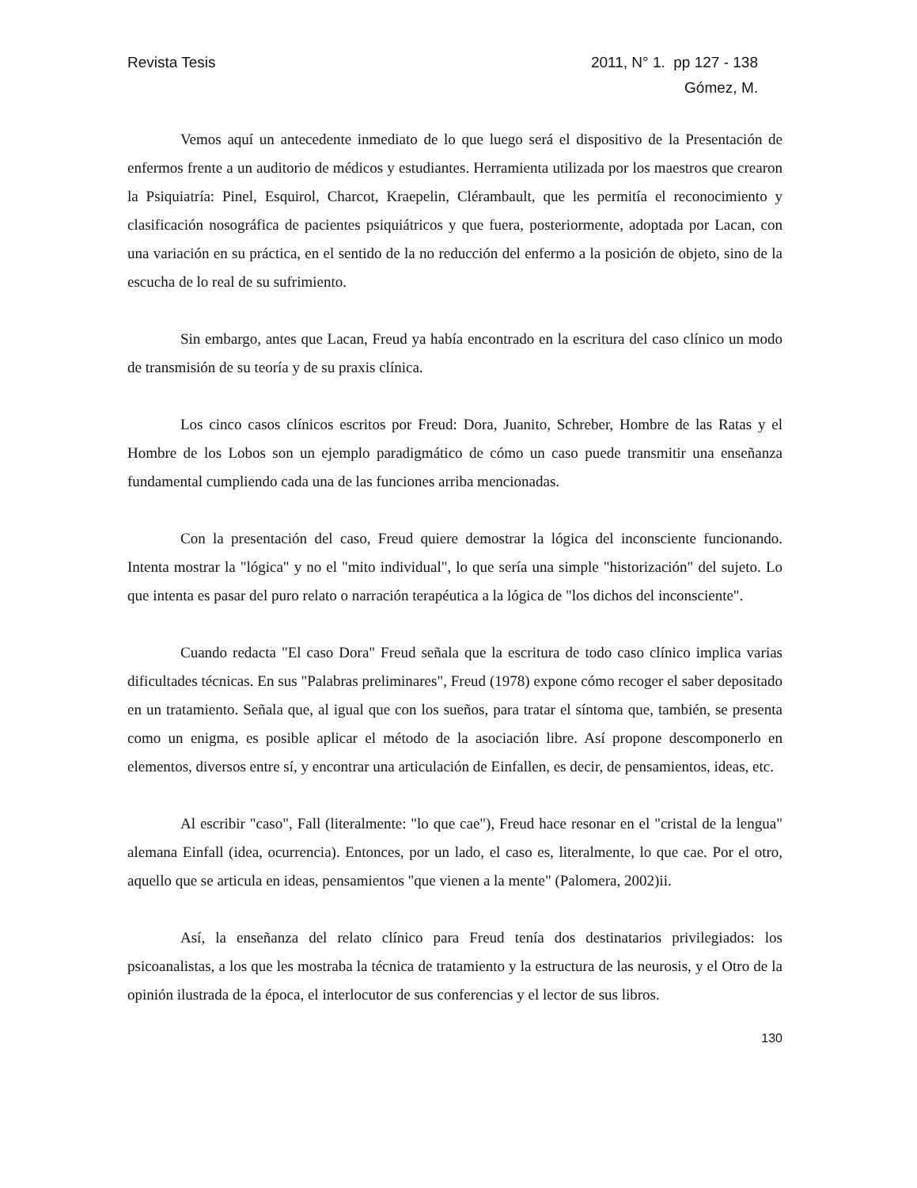Revista Tesis 2011, N° 1. pp 127 - 138
Gómez, M.
Vemos aquí un antecedente inmediato de lo que luego será el dispositivo de la Presentación de enfermos frente a un auditorio de médicos y estudiantes. Herramienta utilizada por los maestros que crearon la Psiquiatría: Pinel, Esquirol, Charcot, Kraepelin, Clérambault, que les permitía el reconocimiento y clasificación nosográfica de pacientes psiquiátricos y que fuera, posteriormente, adoptada por Lacan, con una variación en su práctica, en el sentido de la no reducción del enfermo a la posición de objeto, sino de la escucha de lo real de su sufrimiento.
Sin embargo, antes que Lacan, Freud ya había encontrado en la escritura del caso clínico un modo de transmisión de su teoría y de su praxis clínica.
Los cinco casos clínicos escritos por Freud: Dora, Juanito, Schreber, Hombre de las Ratas y el Hombre de los Lobos son un ejemplo paradigmático de cómo un caso puede transmitir una enseñanza fundamental cumpliendo cada una de las funciones arriba mencionadas.
Con la presentación del caso, Freud quiere demostrar la lógica del inconsciente funcionando. Intenta mostrar la "lógica" y no el "mito individual", lo que sería una simple "historización" del sujeto. Lo que intenta es pasar del puro relato o narración terapéutica a la lógica de "los dichos del inconsciente".
Cuando redacta "El caso Dora" Freud señala que la escritura de todo caso clínico implica varias dificultades técnicas. En sus "Palabras preliminares", Freud (1978) expone cómo recoger el saber depositado en un tratamiento. Señala que, al igual que con los sueños, para tratar el síntoma que, también, se presenta como un enigma, es posible aplicar el método de la asociación libre. Así propone descomponerlo en elementos, diversos entre sí, y encontrar una articulación de Einfallen, es decir, de pensamientos, ideas, etc.
Al escribir "caso", Fall (literalmente: "lo que cae"), Freud hace resonar en el "cristal de la lengua" alemana Einfall (idea, ocurrencia). Entonces, por un lado, el caso es, literalmente, lo que cae. Por el otro, aquello que se articula en ideas, pensamientos "que vienen a la mente" (Palomera, 2002)ii.
Así, la enseñanza del relato clínico para Freud tenía dos destinatarios privilegiados: los psicoanalistas, a los que les mostraba la técnica de tratamiento y la estructura de las neurosis, y el Otro de la opinión ilustrada de la época, el interlocutor de sus conferencias y el lector de sus libros.
130